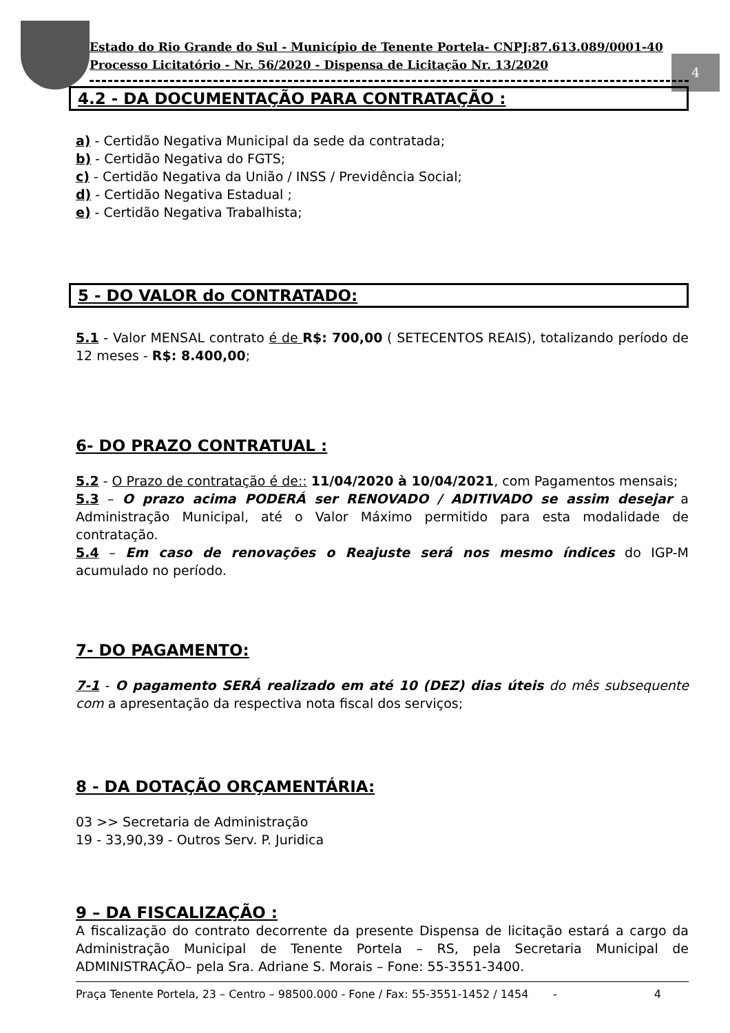Estado do Rio Grande do Sul - Município de Tenente Portela- CNPJ:87.613.089/0001-40
Processo Licitatório - Nr. 56/2020 - Dispensa de Licitação Nr. 13/2020
4
4.2 - DA DOCUMENTAÇÃO PARA CONTRATAÇÃO :
a) - Certidão Negativa Municipal da sede da contratada;
b) - Certidão Negativa do FGTS;
c) - Certidão Negativa da União / INSS / Previdência Social;
d) - Certidão Negativa Estadual ;
e) - Certidão Negativa Trabalhista;
5 - DO VALOR do CONTRATADO:
5.1 - Valor MENSAL contrato é de R$: 700,00 ( SETECENTOS REAIS), totalizando período de 12 meses - R$: 8.400,00;
6- DO PRAZO CONTRATUAL :
5.2 - O Prazo de contratação é de:: 11/04/2020 à 10/04/2021, com Pagamentos mensais;
5.3 – O prazo acima PODERÁ ser RENOVADO / ADITIVADO se assim desejar a Administração Municipal, até o Valor Máximo permitido para esta modalidade de contratação.
5.4 – Em caso de renovações o Reajuste será nos mesmo índices do IGP-M acumulado no período.
7- DO PAGAMENTO:
7-1 - O pagamento SERÁ realizado em até 10 (DEZ) dias úteis do mês subsequente com a apresentação da respectiva nota fiscal dos serviços;
8 - DA DOTAÇÃO ORÇAMENTÁRIA:
03 >> Secretaria de Administração
19 - 33,90,39 - Outros Serv. P. Juridica
9 – DA FISCALIZAÇÃO :
A fiscalização do contrato decorrente da presente Dispensa de licitação estará a cargo da Administração Municipal de Tenente Portela – RS, pela Secretaria Municipal de ADMINISTRAÇÃO– pela Sra. Adriane S. Morais – Fone: 55-3551-3400.
Praça Tenente Portela, 23 – Centro – 98500.000 - Fone / Fax: 55-3551-1452 / 1454 - 4